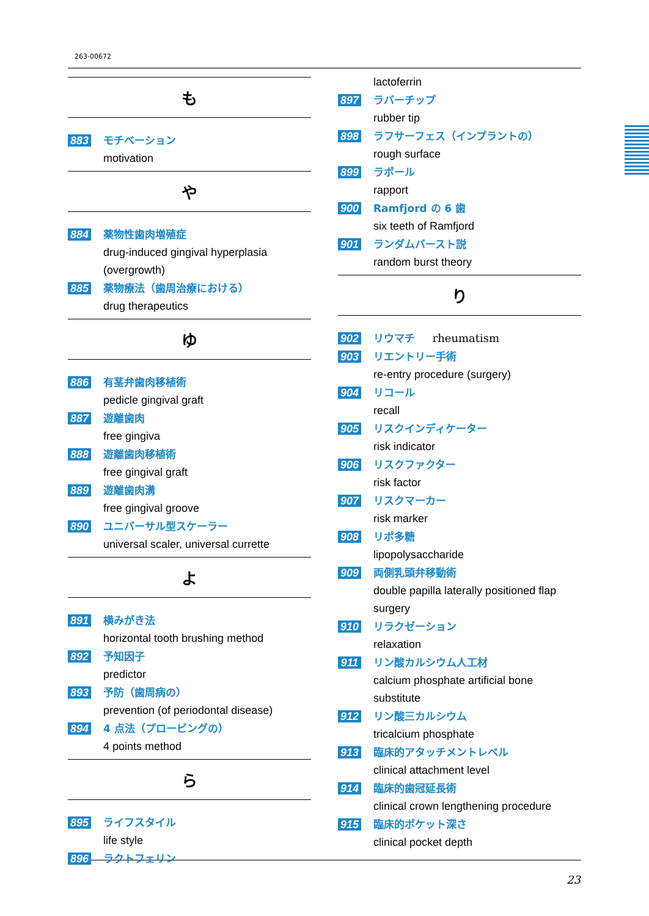263-00672
も
883 モチベーション
motivation
や
884 薬物性歯肉増殖症
drug-induced gingival hyperplasia (overgrowth)
885 薬物療法（歯周治療における）
drug therapeutics
ゆ
886 有茎弁歯肉移植術
pedicle gingival graft
887 遊離歯肉
free gingiva
888 遊離歯肉移植術
free gingival graft
889 遊離歯肉溝
free gingival groove
890 ユニバーサル型スケーラー
universal scaler, universal currette
よ
891 横みがき法
horizontal tooth brushing method
892 予知因子
predictor
893 予防（歯周病の）
prevention (of periodontal disease)
894 4 点法（プロービングの）
4 points method
ら
895 ライフスタイル
life style
896 ラクトフェリン
lactoferrin
897 ラバーチップ
rubber tip
898 ラフサーフェス（インプラントの）
rough surface
899 ラポール
rapport
900 Ramfjord の 6 歯
six teeth of Ramfjord
901 ランダムバースト説
random burst theory
り
902 リウマチ rheumatism
903 リエントリー手術
re-entry procedure (surgery)
904 リコール
recall
905 リスクインディケーター
risk indicator
906 リスクファクター
risk factor
907 リスクマーカー
risk marker
908 リポ多糖
lipopolysaccharide
909 両側乳頭弁移動術
double papilla laterally positioned flap surgery
910 リラクゼーション
relaxation
911 リン酸カルシウム人工材
calcium phosphate artificial bone substitute
912 リン酸三カルシウム
tricalcium phosphate
913 臨床的アタッチメントレベル
clinical attachment level
914 臨床的歯冠延長術
clinical crown lengthening procedure
915 臨床的ポケット深さ
clinical pocket depth
23